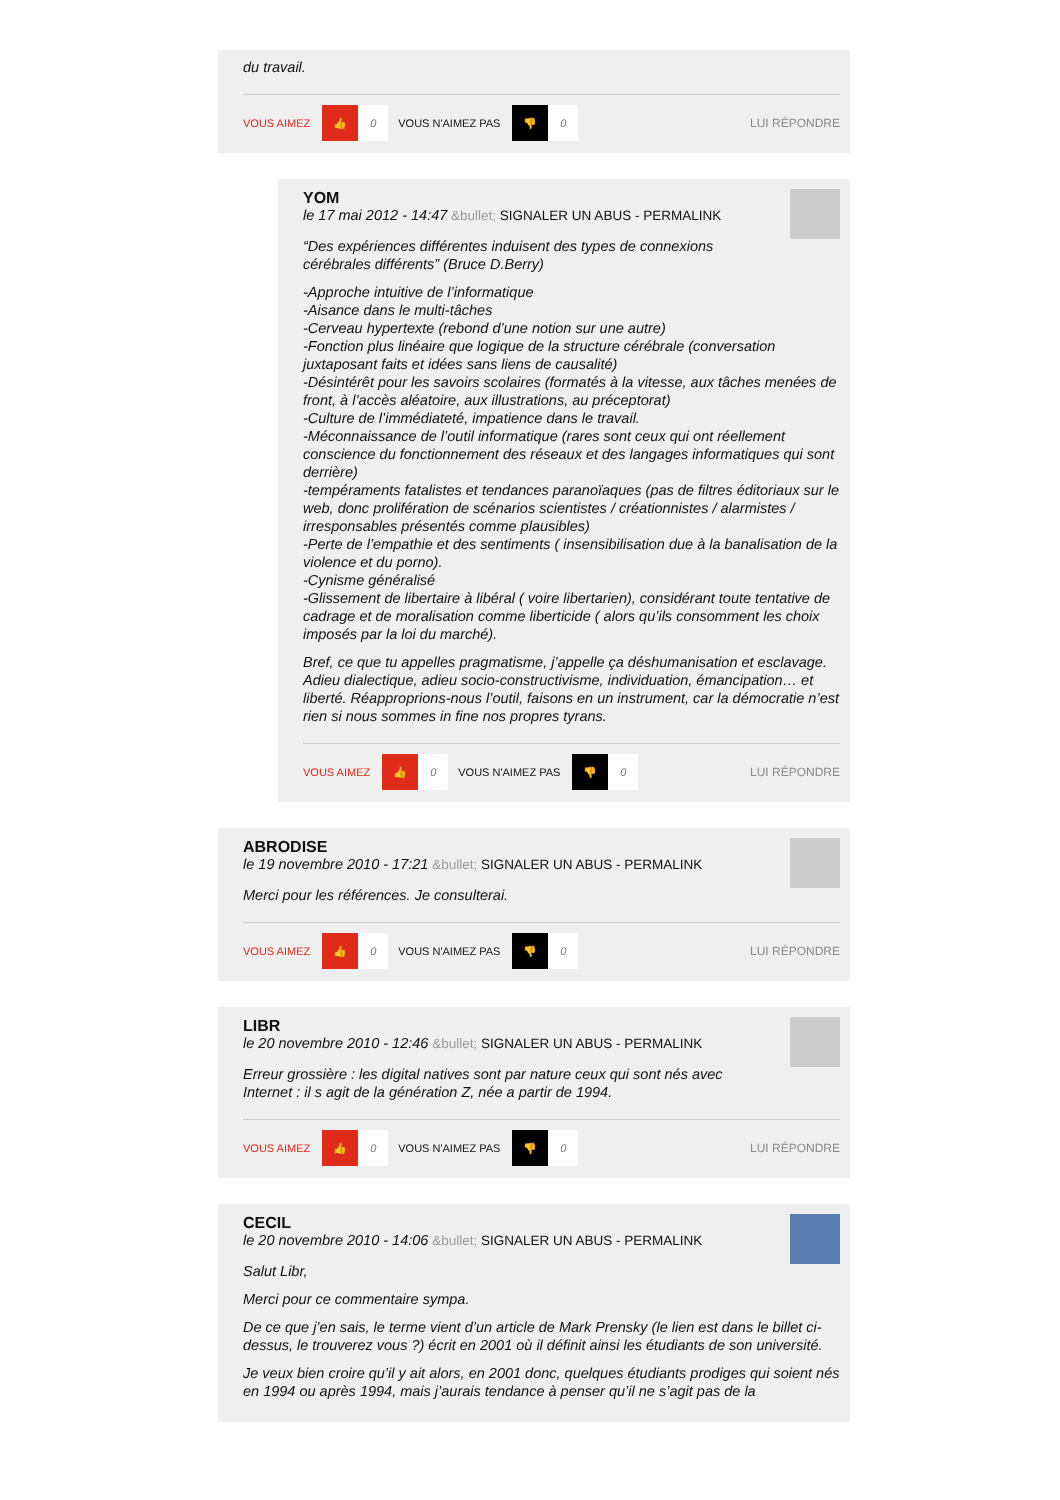du travail.
VOUS AIMEZ 👍 0 VOUS N'AIMEZ PAS 👎 0 LUI RÉPONDRE
YOM
le 17 mai 2012 - 14:47 &bullet; SIGNALER UN ABUS - PERMALINK
“Des expériences différentes induisent des types de connexions
cérébrales différents” (Bruce D.Berry)
-Approche intuitive de l’informatique
-Aisance dans le multi-tâches
-Cerveau hypertexte (rebond d’une notion sur une autre)
-Fonction plus linéaire que logique de la structure cérébrale (conversation juxtaposant faits et idées sans liens de causalité)
-Désintérêt pour les savoirs scolaires (formatés à la vitesse, aux tâches menées de front, à l’accès aléatoire, aux illustrations, au préceptorat)
-Culture de l’immédiateté, impatience dans le travail.
-Méconnaissance de l’outil informatique (rares sont ceux qui ont réellement conscience du fonctionnement des réseaux et des langages informatiques qui sont derrière)
-tempéraments fatalistes et tendances paranoïaques (pas de filtres éditoriaux sur le web, donc prolifération de scénarios scientistes / créationnistes / alarmistes / irresponsables présentés comme plausibles)
-Perte de l’empathie et des sentiments ( insensibilisation due à la banalisation de la violence et du porno).
-Cynisme généralisé
-Glissement de libertaire à libéral ( voire libertarien), considérant toute tentative de cadrage et de moralisation comme liberticide ( alors qu’ils consomment les choix imposés par la loi du marché).
Bref, ce que tu appelles pragmatisme, j’appelle ça déshumanisation et esclavage. Adieu dialectique, adieu socio-constructivisme, individuation, émancipation… et liberté. Réapproprions-nous l’outil, faisons en un instrument, car la démocratie n’est rien si nous sommes in fine nos propres tyrans.
VOUS AIMEZ 👍 0 VOUS N'AIMEZ PAS 👎 0 LUI RÉPONDRE
ABRODISE
le 19 novembre 2010 - 17:21 &bullet; SIGNALER UN ABUS - PERMALINK
Merci pour les références. Je consulterai.
VOUS AIMEZ 👍 0 VOUS N'AIMEZ PAS 👎 0 LUI RÉPONDRE
LIBR
le 20 novembre 2010 - 12:46 &bullet; SIGNALER UN ABUS - PERMALINK
Erreur grossière : les digital natives sont par nature ceux qui sont nés avec
Internet : il s agit de la génération Z, née a partir de 1994.
VOUS AIMEZ 👍 0 VOUS N'AIMEZ PAS 👎 0 LUI RÉPONDRE
CECIL
le 20 novembre 2010 - 14:06 &bullet; SIGNALER UN ABUS - PERMALINK
Salut Libr,
Merci pour ce commentaire sympa.
De ce que j’en sais, le terme vient d’un article de Mark Prensky (le lien est dans le billet ci-dessus, le trouverez vous ?) écrit en 2001 où il définit ainsi les étudiants de son université.
Je veux bien croire qu’il y ait alors, en 2001 donc, quelques étudiants prodiges qui soient nés en 1994 ou après 1994, mais j’aurais tendance à penser qu’il ne s’agit pas de la